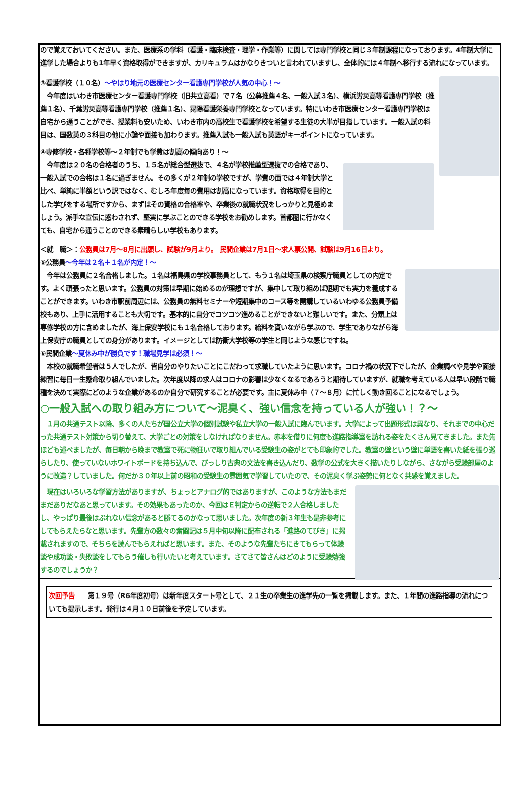ので覚えておいてください。また、医療系の学科（看護・臨床検査・理学・作業等）に関しては専門学校と同じ３年制課程になっております。4年制大学に進学した場合よりも1年早く資格取得ができますが、カリキュラムはかなりきついと言われていますし、全体的には４年制へ移行する流れになっています。
③看護学校（１０名）～やはり地元の医療センター看護専門学校が人気の中心！～
　今年度はいわき市医療センター看護専門学校（旧共立高看）で７名（公募推薦４名、一般入試３名）、横浜労災高等看護専門学校（推薦１名）、千葉労災高等看護専門学校（推薦１名）、晃陽看護栄養専門学校となっています。特にいわき市医療センター看護専門学校は自宅から通うことができ、授業料も安いため、いわき市内の高校生で看護学校を希望する生徒の大半が目指しています。一般入試の科目は、国数英の３科目の他に小論や面接も加わります。推薦入試も一般入試も英語がキーポイントになっています。
④専修学校・各種学校等～２年制でも学費は割高の傾向あり！～
　今年度は２０名の合格者のうち、１５名が総合型選抜で、４名が学校推薦型選抜での合格であり、一般入試での合格は１名に過ぎません。その多くが２年制の学校ですが、学費の面では４年制大学と比べ、単純に半額という訳ではなく、むしろ年度毎の費用は割高になっています。資格取得を目的とした学びをする場所ですから、まずはその資格の合格率や、卒業後の就職状況をしっかりと見極めましょう。派手な宣伝に惑わされず、堅実に学ぶことのできる学校をお勧めします。首都圏に行かなくても、自宅から通うことのできる素晴らしい学校もあります。
＜就　職＞：公務員は7月～8月に出願し、試験が9月より。 民間企業は7月1日～求人票公開、試験は9月16日より。
⑤公務員～今年は２名＋１名が内定！～
　今年は公務員に２名合格しました。１名は福島県の学校事務員として、もう１名は埼玉県の検察庁職員としての内定です。よく頑張ったと思います。公務員の対策は早期に始めるのが理想ですが、集中して取り組めば短期でも実力を養成することができます。いわき市駅前周辺には、公務員の無料セミナーや短期集中のコース等を開講しているいわゆる公務員予備校もあり、上手に活用することも大切です。基本的に自分でコツコツ進めることができないと難しいです。また、分類上は専修学校の方に含めましたが、海上保安学校にも１名合格しております。給料を貰いながら学ぶので、学生でありながら海上保安庁の職員としての身分があります。イメージとしては防衛大学校等の学生と同じような感じですね。
⑥民間企業～夏休み中が勝負です！職場見学は必須！～
　本校の就職希望者は５人でしたが、皆自分のやりたいことにこだわって求職していたように思います。コロナ禍の状況下でしたが、企業調べや見学や面接練習に毎日一生懸命取り組んでいました。次年度以降の求人はコロナの影響は少なくなるであろうと期待していますが、就職を考えている人は早い段階で職種を決めて実際にどのような企業があるのか自分で研究することが必要です。主に夏休み中（７～８月）に忙しく動き回ることになるでしょう。
○一般入試への取り組み方について～泥臭く、強い信念を持っている人が強い！？～
　１月の共通テスト以降、多くの人たちが国公立大学の個別試験や私立大学の一般入試に臨んでいます。大学によって出題形式は異なり、それまでの中心だった共通テスト対策から切り替えて、大学ごとの対策をしなければなりません。赤本を借りに何度も進路指導室を訪れる姿をたくさん見てきました。また先ほども述べましたが、毎日朝から晩まで教室で死に物狂いで取り組んでいる受験生の姿がとても印象的でした。教室の壁という壁に単語を書いた紙を張り巡らしたり、使っていないホワイトボードを持ち込んで、びっしり古典の文法を書き込んだり、数学の公式を大きく描いたりしながら、さながら受験部屋のように改造？していました。何だか３０年以上前の昭和の受験生の雰囲気で学習していたので、その泥臭く学ぶ姿勢に何となく共感を覚えました。
　現在はいろいろな学習方法がありますが、ちょっとアナログ的ではありますが、このような方法もまだまだありだなあと思っています。その効果もあったのか、今回はＥ判定からの逆転で２人合格しましたし、やっぱり最後はぶれない信念があると勝てるのかなって思いました。次年度の新３年生も是非参考にしてもらえたらなと思います。先輩方の数々の奮闘記は５月中旬以降に配布される「進路のてびき」に掲載されますので、そちらを読んでもらえればと思います。また、そのような先輩たちにきてもらって体験談や成功談・失敗談をしてもらう催しも行いたいと考えています。さてさて皆さんはどのように受験勉強するのでしょうか？
次回予告　　第１９号（R6年度初号）は新年度スタート号として、２１生の卒業生の進学先の一覧を掲載します。また、１年間の進路指導の流れについても提示します。発行は４月１０日前後を予定しています。